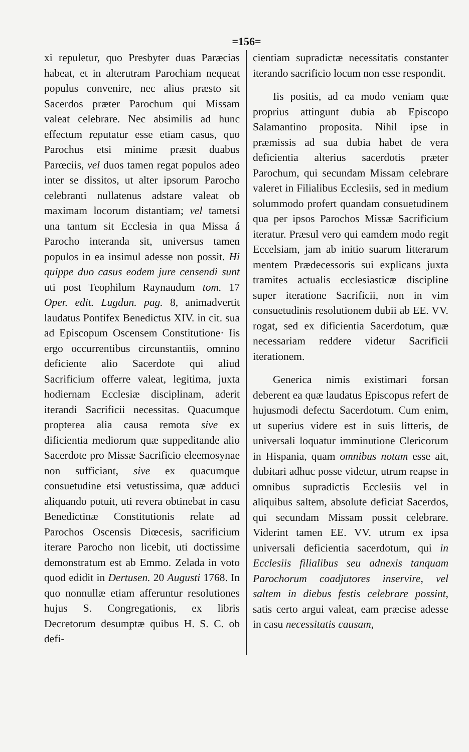=156=
xi repuletur, quo Presbyter duas Paræcias habeat, et in alterutram Parochiam nequeat populus convenire, nec alius præsto sit Sacerdos præter Parochum qui Missam valeat celebrare. Nec absimilis ad hunc effectum reputatur esse etiam casus, quo Parochus etsi minime præsit duabus Parœciis, vel duos tamen regat populos adeo inter se dissitos, ut alter ipsorum Parocho celebranti nullatenus adstare valeat ob maximam locorum distantiam; vel tametsi una tantum sit Ecclesia in qua Missa á Parocho interanda sit, universus tamen populos in ea insimul adesse non possit. Hi quippe duo casus eodem jure censendi sunt uti post Teophilum Raynaudum tom. 17 Oper. edit. Lugdun. pag. 8, animadvertit laudatus Pontifex Benedictus XIV. in cit. sua ad Episcopum Oscensem Constitutione· Iis ergo occurrentibus circunstantiis, omnino deficiente alio Sacerdote qui aliud Sacrificium offerre valeat, legitima, juxta hodiernam Ecclesiæ disciplinam, aderit iterandi Sacrificii necessitas. Quacumque propterea alia causa remota sive ex dificientia mediorum quæ suppeditande alio Sacerdote pro Missæ Sacrificio eleemosynae non sufficiant, sive ex quacumque consuetudine etsi vetustissima, quæ adduci aliquando potuit, uti revera obtinebat in casu Benedictinæ Constitutionis relate ad Parochos Oscensis Diœcesis, sacrificium iterare Parocho non licebit, uti doctissime demonstratum est ab Emmo. Zelada in voto quod edidit in Dertusen. 20 Augusti 1768. In quo nonnullæ etiam afferuntur resolutiones hujus S. Congregationis, ex libris Decretorum desumptæ quibus H. S. C. ob defi-
cientiam supradictæ necessitatis constanter iterando sacrificio locum non esse respondit.
Iis positis, ad ea modo veniam quæ proprius attingunt dubia ab Episcopo Salamantino proposita. Nihil ipse in præmissis ad sua dubia habet de vera deficientia alterius sacerdotis præter Parochum, qui secundam Missam celebrare valeret in Filialibus Ecclesiis, sed in medium solummodo profert quandam consuetudinem qua per ipsos Parochos Missæ Sacrificium iteratur. Præsul vero qui eamdem modo regit Eccelsiam, jam ab initio suarum litterarum mentem Prædecessoris sui explicans juxta tramites actualis ecclesiasticæ discipline super iteratione Sacrificii, non in vim consuetudinis resolutionem dubii ab EE. VV. rogat, sed ex dificientia Sacerdotum, quæ necessariam reddere videtur Sacrificii iterationem.
Generica nimis existimari forsan deberent ea quæ laudatus Episcopus refert de hujusmodi defectu Sacerdotum. Cum enim, ut superius videre est in suis litteris, de universali loquatur imminutione Clericorum in Hispania, quam omnibus notam esse ait, dubitari adhuc posse videtur, utrum reapse in omnibus supradictis Ecclesiis vel in aliquibus saltem, absolute deficiat Sacerdos, qui secundam Missam possit celebrare. Viderint tamen EE. VV. utrum ex ipsa universali deficientia sacerdotum, qui in Ecclesiis filialibus seu adnexis tanquam Parochorum coadjutores inservire, vel saltem in diebus festis celebrare possint, satis certo argui valeat, eam præcise adesse in casu necessitatis causam,